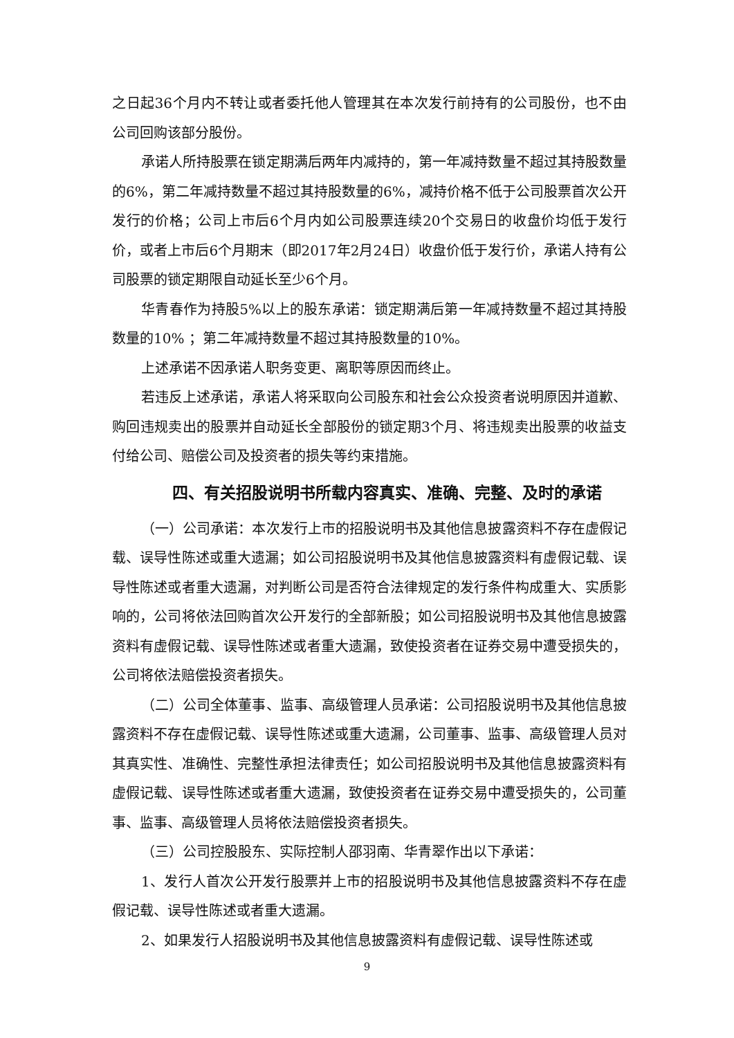之日起36个月内不转让或者委托他人管理其在本次发行前持有的公司股份，也不由公司回购该部分股份。
承诺人所持股票在锁定期满后两年内减持的，第一年减持数量不超过其持股数量的6%，第二年减持数量不超过其持股数量的6%，减持价格不低于公司股票首次公开发行的价格；公司上市后6个月内如公司股票连续20个交易日的收盘价均低于发行价，或者上市后6个月期末（即2017年2月24日）收盘价低于发行价，承诺人持有公司股票的锁定期限自动延长至少6个月。
华青春作为持股5%以上的股东承诺：锁定期满后第一年减持数量不超过其持股数量的10% ；第二年减持数量不超过其持股数量的10%。
上述承诺不因承诺人职务变更、离职等原因而终止。
若违反上述承诺，承诺人将采取向公司股东和社会公众投资者说明原因并道歉、购回违规卖出的股票并自动延长全部股份的锁定期3个月、将违规卖出股票的收益支付给公司、赔偿公司及投资者的损失等约束措施。
四、有关招股说明书所载内容真实、准确、完整、及时的承诺
（一）公司承诺：本次发行上市的招股说明书及其他信息披露资料不存在虚假记载、误导性陈述或重大遗漏；如公司招股说明书及其他信息披露资料有虚假记载、误导性陈述或者重大遗漏，对判断公司是否符合法律规定的发行条件构成重大、实质影响的，公司将依法回购首次公开发行的全部新股；如公司招股说明书及其他信息披露资料有虚假记载、误导性陈述或者重大遗漏，致使投资者在证券交易中遭受损失的，公司将依法赔偿投资者损失。
（二）公司全体董事、监事、高级管理人员承诺：公司招股说明书及其他信息披露资料不存在虚假记载、误导性陈述或重大遗漏，公司董事、监事、高级管理人员对其真实性、准确性、完整性承担法律责任；如公司招股说明书及其他信息披露资料有虚假记载、误导性陈述或者重大遗漏，致使投资者在证券交易中遭受损失的，公司董事、监事、高级管理人员将依法赔偿投资者损失。
（三）公司控股股东、实际控制人邵羽南、华青翠作出以下承诺：
1、发行人首次公开发行股票并上市的招股说明书及其他信息披露资料不存在虚假记载、误导性陈述或者重大遗漏。
2、如果发行人招股说明书及其他信息披露资料有虚假记载、误导性陈述或
9